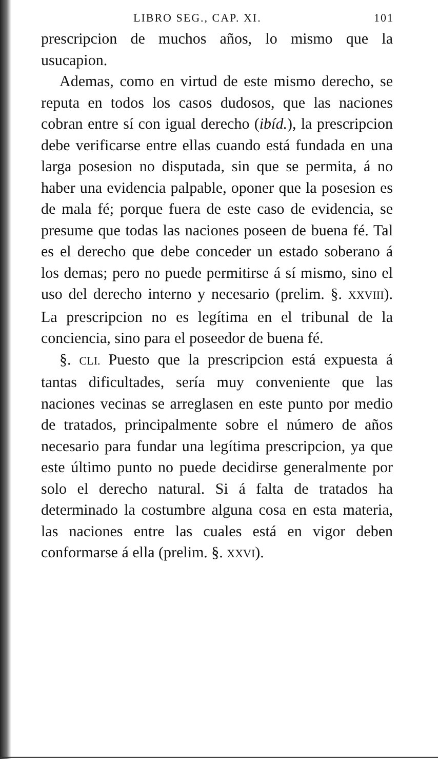LIBRO SEG., CAP. XI. 101
prescripcion de muchos años, lo mismo que la usucapion.
Ademas, como en virtud de este mismo derecho, se reputa en todos los casos dudosos, que las naciones cobran entre sí con igual derecho (ibíd.), la prescripcion debe verificarse entre ellas cuando está fundada en una larga posesion no disputada, sin que se permita, á no haber una evidencia palpable, oponer que la posesion es de mala fé; porque fuera de este caso de evidencia, se presume que todas las naciones poseen de buena fé. Tal es el derecho que debe conceder un estado soberano á los demas; pero no puede permitirse á sí mismo, sino el uso del derecho interno y necesario (prelim. §. XXVIII). La prescripcion no es legítima en el tribunal de la conciencia, sino para el poseedor de buena fé.
§. CLI. Puesto que la prescripcion está expuesta á tantas dificultades, sería muy conveniente que las naciones vecinas se arreglasen en este punto por medio de tratados, principalmente sobre el número de años necesario para fundar una legítima prescripcion, ya que este último punto no puede decidirse generalmente por solo el derecho natural. Si á falta de tratados ha determinado la costumbre alguna cosa en esta materia, las naciones entre las cuales está en vigor deben conformarse á ella (prelim. §. XXVI).